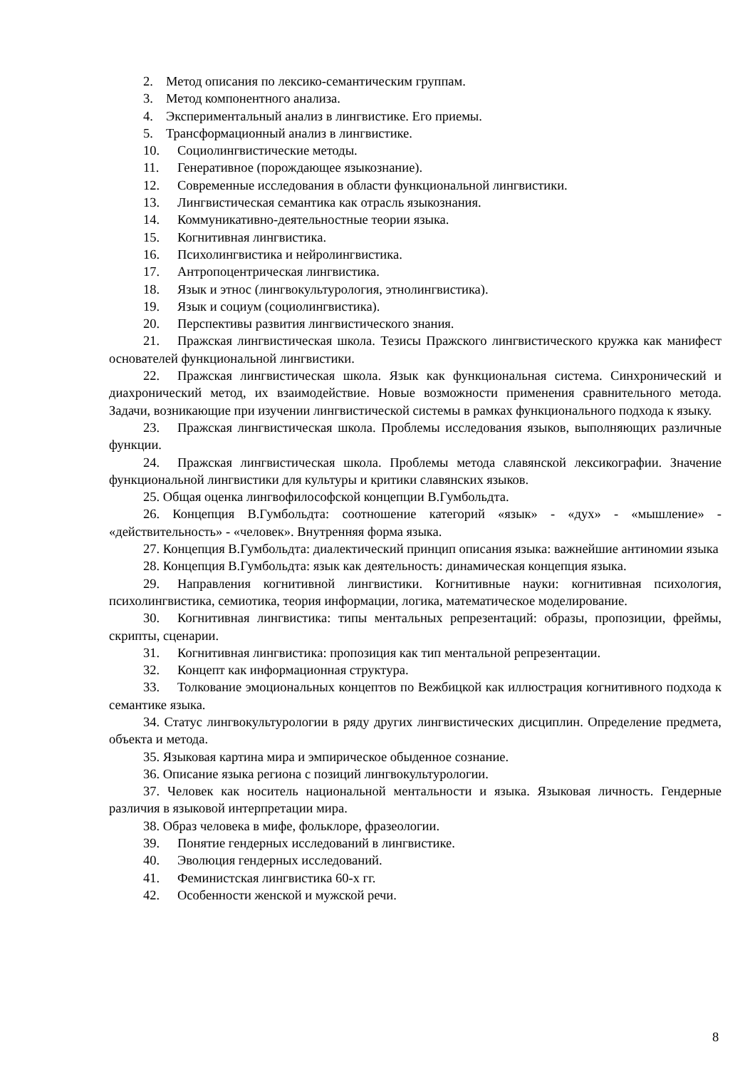2. Метод описания по лексико-семантическим группам.
3. Метод компонентного анализа.
4. Экспериментальный анализ в лингвистике. Его приемы.
5. Трансформационный анализ в лингвистике.
10. Социолингвистические методы.
11. Генеративное (порождающее языкознание).
12. Современные исследования в области функциональной лингвистики.
13. Лингвистическая семантика как отрасль языкознания.
14. Коммуникативно-деятельностные теории языка.
15. Когнитивная лингвистика.
16. Психолингвистика и нейролингвистика.
17. Антропоцентрическая лингвистика.
18. Язык и этнос (лингвокультурология, этнолингвистика).
19. Язык и социум (социолингвистика).
20. Перспективы развития лингвистического знания.
21. Пражская лингвистическая школа. Тезисы Пражского лингвистического кружка как манифест основателей функциональной лингвистики.
22. Пражская лингвистическая школа. Язык как функциональная система. Синхронический и диахронический метод, их взаимодействие. Новые возможности применения сравнительного метода. Задачи, возникающие при изучении лингвистической системы в рамках функционального подхода к языку.
23. Пражская лингвистическая школа. Проблемы исследования языков, выполняющих различные функции.
24. Пражская лингвистическая школа. Проблемы метода славянской лексикографии. Значение функциональной лингвистики для культуры и критики славянских языков.
25. Общая оценка лингвофилософской концепции В.Гумбольдта.
26. Концепция В.Гумбольдта: соотношение категорий «язык» - «дух» - «мышление» - «действительность» - «человек». Внутренняя форма языка.
27. Концепция В.Гумбольдта: диалектический принцип описания языка: важнейшие антиномии языка
28. Концепция В.Гумбольдта: язык как деятельность: динамическая концепция языка.
29. Направления когнитивной лингвистики. Когнитивные науки: когнитивная психология, психолингвистика, семиотика, теория информации, логика, математическое моделирование.
30. Когнитивная лингвистика: типы ментальных репрезентаций: образы, пропозиции, фреймы, скрипты, сценарии.
31. Когнитивная лингвистика: пропозиция как тип ментальной репрезентации.
32. Концепт как информационная структура.
33. Толкование эмоциональных концептов по Вежбицкой как иллюстрация когнитивного подхода к семантике языка.
34. Статус лингвокультурологии в ряду других лингвистических дисциплин. Определение предмета, объекта и метода.
35. Языковая картина мира и эмпирическое обыденное сознание.
36. Описание языка региона с позиций лингвокультурологии.
37. Человек как носитель национальной ментальности и языка. Языковая личность. Гендерные различия в языковой интерпретации мира.
38. Образ человека в мифе, фольклоре, фразеологии.
39. Понятие гендерных исследований в лингвистике.
40. Эволюция гендерных исследований.
41. Феминистская лингвистика 60-х гг.
42. Особенности женской и мужской речи.
8